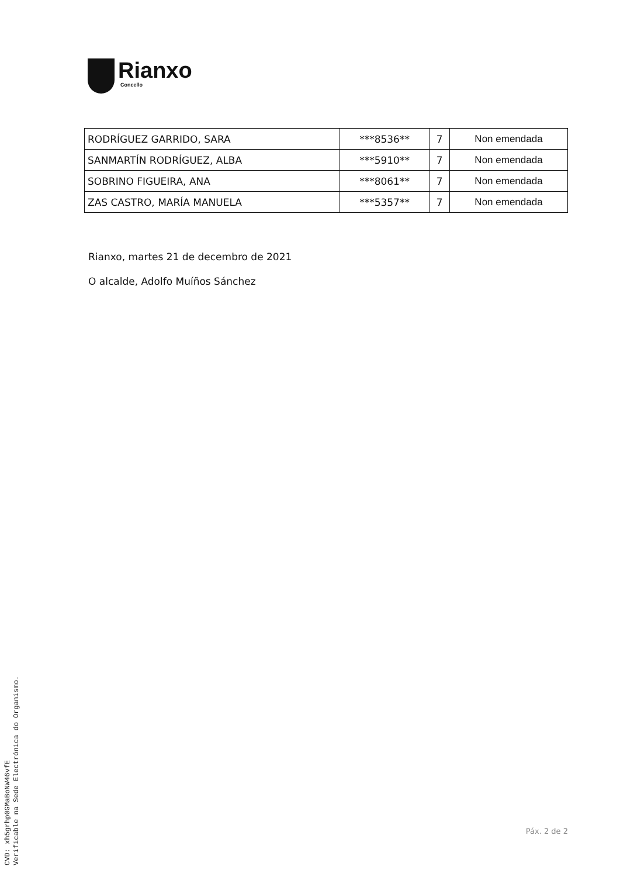Rianxo
Concello
| RODRÍGUEZ GARRIDO, SARA | ***8536** | 7 | Non emendada |
| SANMARTÍN RODRÍGUEZ, ALBA | ***5910** | 7 | Non emendada |
| SOBRINO FIGUEIRA, ANA | ***8061** | 7 | Non emendada |
| ZAS CASTRO, MARÍA MANUELA | ***5357** | 7 | Non emendada |
Rianxo, martes 21 de decembro de 2021
O alcalde, Adolfo Muíños Sánchez
CVD: xh5grhp0GMaBoNW46vfE
Verificable na Sede Electrónica do Organismo.
Páx. 2 de 2